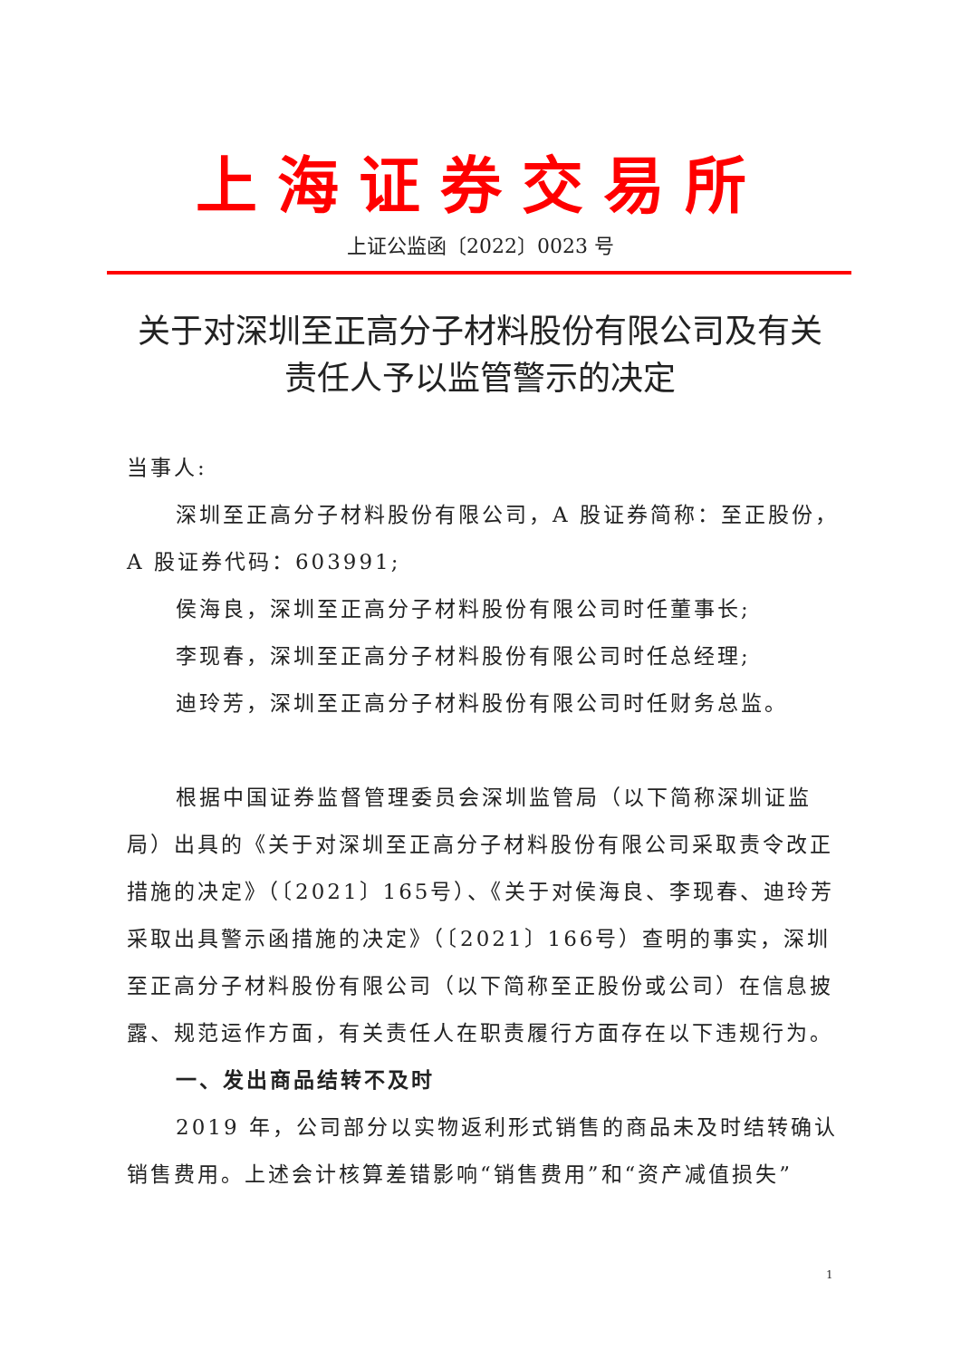上海证券交易所
上证公监函〔2022〕0023 号
关于对深圳至正高分子材料股份有限公司及有关责任人予以监管警示的决定
当事人:
深圳至正高分子材料股份有限公司，A 股证券简称：至正股份，A 股证券代码：603991;
侯海良，深圳至正高分子材料股份有限公司时任董事长;
李现春，深圳至正高分子材料股份有限公司时任总经理;
迪玲芳，深圳至正高分子材料股份有限公司时任财务总监。
根据中国证券监督管理委员会深圳监管局（以下简称深圳证监局）出具的《关于对深圳至正高分子材料股份有限公司采取责令改正措施的决定》（〔2021〕165号）、《关于对侯海良、李现春、迪玲芳采取出具警示函措施的决定》（〔2021〕166号）查明的事实，深圳至正高分子材料股份有限公司（以下简称至正股份或公司）在信息披露、规范运作方面，有关责任人在职责履行方面存在以下违规行为。
一、发出商品结转不及时
2019 年，公司部分以实物返利形式销售的商品未及时结转确认销售费用。上述会计核算差错影响“销售费用”和“资产减值损失”
1